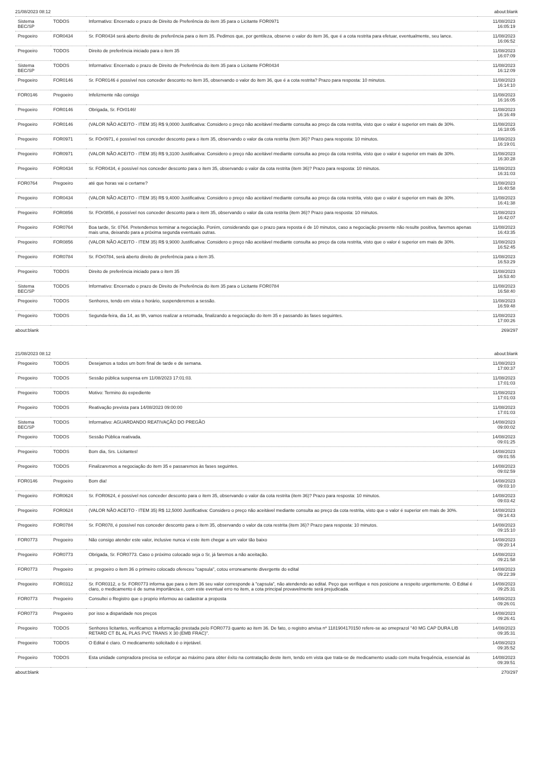21/08/2023 08:12 about:blank
| Sistema BEC/SP | TODOS | Informativo: Encerrado o prazo de Direito de Preferência do item 35 para o Licitante FOR0971 | 11/08/2023 16:05:19 |
| Pregoeiro | FOR0434 | Sr. FOR0434 será aberto direito de preferência para o item 35. Pedimos que, por gentileza, observe o valor do item 36, que é a cota restrita para efetuar, eventualmente, seu lance. | 11/08/2023 16:06:52 |
| Pregoeiro | TODOS | Direito de preferência iniciado para o item 35 | 11/08/2023 16:07:09 |
| Sistema BEC/SP | TODOS | Informativo: Encerrado o prazo de Direito de Preferência do item 35 para o Licitante FOR0434 | 11/08/2023 16:12:09 |
| Pregoeiro | FOR0146 | Sr. FOR0146 é possível nos conceder desconto no item 35, observando o valor do item 36, que é a cota restrita? Prazo para resposta: 10 minutos. | 11/08/2023 16:14:10 |
| FOR0146 | Pregoeiro | Infelizmente não consigo | 11/08/2023 16:16:05 |
| Pregoeiro | FOR0146 | Obrigada, Sr. FOr0146! | 11/08/2023 16:16:49 |
| Pregoeiro | FOR0146 | (VALOR NÃO ACEITO - ITEM 35) R$ 9,0000 Justificativa: Considero o preço não aceitável mediante consulta ao preço da cota restrita, visto que o valor é superior em mais de 30%. | 11/08/2023 16:18:05 |
| Pregoeiro | FOR0971 | Sr. FOr0971, é possível nos conceder desconto para o item 35, observando o valor da cota restrita (item 36)? Prazo para resposta: 10 minutos. | 11/08/2023 16:19:01 |
| Pregoeiro | FOR0971 | (VALOR NÃO ACEITO - ITEM 35) R$ 9,3100 Justificativa: Considero o preço não aceitável mediante consulta ao preço da cota restrita, visto que o valor é superior em mais de 30%. | 11/08/2023 16:30:28 |
| Pregoeiro | FOR0434 | Sr. FOR0434, é possível nos conceder desconto para o item 35, observando o valor da cota restrita (item 36)? Prazo para resposta: 10 minutos. | 11/08/2023 16:31:03 |
| FOR0764 | Pregoeiro | até que horas vai o certame? | 11/08/2023 16:40:58 |
| Pregoeiro | FOR0434 | (VALOR NÃO ACEITO - ITEM 35) R$ 9,4000 Justificativa: Considero o preço não aceitável mediante consulta ao preço da cota restrita, visto que o valor é superior em mais de 30%. | 11/08/2023 16:41:38 |
| Pregoeiro | FOR0856 | Sr. FOr0856, é possível nos conceder desconto para o item 35, observando o valor da cota restrita (item 36)? Prazo para resposta: 10 minutos. | 11/08/2023 16:42:07 |
| Pregoeiro | FOR0764 | Boa tarde, Sr. 0764. Pretendemos terminar a negociação. Porém, considerando que o prazo para reposta é de 10 minutos, caso a negociação presente não resulte positiva, faremos apenas mais uma, deixando para a próxima segunda eventuais outras. | 11/08/2023 16:43:35 |
| Pregoeiro | FOR0856 | (VALOR NÃO ACEITO - ITEM 35) R$ 9,9000 Justificativa: Considero o preço não aceitável mediante consulta ao preço da cota restrita, visto que o valor é superior em mais de 30%. | 11/08/2023 16:52:45 |
| Pregoeiro | FOR0784 | Sr. FOr0784, será aberto direito de preferência para o item 35. | 11/08/2023 16:53:29 |
| Pregoeiro | TODOS | Direito de preferência iniciado para o item 35 | 11/08/2023 16:53:40 |
| Sistema BEC/SP | TODOS | Informativo: Encerrado o prazo de Direito de Preferência do item 35 para o Licitante FOR0784 | 11/08/2023 16:58:40 |
| Pregoeiro | TODOS | Senhores, tendo em vista o horário, suspenderemos a sessão. | 11/08/2023 16:59:48 |
| Pregoeiro | TODOS | Segunda-feira, dia 14, as 9h, vamos realizar a retomada, finalizando a negociação do item 35 e passando às fases seguintes. | 11/08/2023 17:00:26 |
about:blank 269/297
21/08/2023 08:12 about:blank
| Pregoeiro | TODOS | Desejamos a todos um bom final de tarde e de semana. | 11/08/2023 17:00:37 |
| Pregoeiro | TODOS | Sessão pública suspensa em 11/08/2023 17:01:03. | 11/08/2023 17:01:03 |
| Pregoeiro | TODOS | Motivo: Termino do expediente | 11/08/2023 17:01:03 |
| Pregoeiro | TODOS | Reativação prevista para 14/08/2023 09:00:00 | 11/08/2023 17:01:03 |
| Sistema BEC/SP | TODOS | Informativo: AGUARDANDO REATIVAÇÃO DO PREGÃO | 14/08/2023 09:00:02 |
| Pregoeiro | TODOS | Sessão Pública reativada. | 14/08/2023 09:01:25 |
| Pregoeiro | TODOS | Bom dia, Srs. Licitantes! | 14/08/2023 09:01:55 |
| Pregoeiro | TODOS | Finalizaremos a negociação do item 35 e passaremos às fases seguintes. | 14/08/2023 09:02:59 |
| FOR0146 | Pregoeiro | Bom dia! | 14/08/2023 09:03:10 |
| Pregoeiro | FOR0624 | Sr. FOR0624, é possível nos conceder desconto para o item 35, observando o valor da cota restrita (item 36)? Prazo para resposta: 10 minutos. | 14/08/2023 09:03:42 |
| Pregoeiro | FOR0624 | (VALOR NÃO ACEITO - ITEM 35) R$ 12,5000 Justificativa: Considero o preço não aceitável mediante consulta ao preço da cota restrita, visto que o valor é superior em mais de 30%. | 14/08/2023 09:14:43 |
| Pregoeiro | FOR0784 | Sr. FOR078, é possível nos conceder desconto para o item 35, observando o valor da cota restrita (item 36)? Prazo para resposta: 10 minutos. | 14/08/2023 09:15:10 |
| FOR0773 | Pregoeiro | Não consigo atender este valor, inclusive nunca vi este item chegar a um valor tão baixo | 14/08/2023 09:20:14 |
| Pregoeiro | FOR0773 | Obrigada, Sr. FOR0773. Caso o próximo colocado seja o Sr, já faremos a não aceitação. | 14/08/2023 09:21:58 |
| FOR0773 | Pregoeiro | sr. pregoeiro o item 36 o primeiro colocado ofereceu "capsula", cotou erroneamente divergente do edital | 14/08/2023 09:22:39 |
| Pregoeiro | FOR0312 | Sr. FOR0312, o Sr. FOR0773 informa que para o item 36 seu valor corresponde à "capsula", não atendendo ao edital. Peço que verifique e nos posicione a respeito urgentemente. O Edital é claro, o medicamento é de suma importância e, com este eventual erro no item, a cota principal provavelmente será prejudicada. | 14/08/2023 09:25:31 |
| FOR0773 | Pregoeiro | Consultei o Registro que o proprio informou ao cadastrar a proposta | 14/08/2023 09:26:01 |
| FOR0773 | Pregoeiro | por isso a disparidade nos preços | 14/08/2023 09:26:41 |
| Pregoeiro | TODOS | Senhores licitantes, verificamos a informação prestada pelo FOR0773 quanto ao item 36. De fato, o registro anvisa nº 1181904170150 refere-se ao omeprazol "40 MG CAP DURA LIB RETARD CT BL AL PLAS PVC TRANS X 30 (EMB FRAC)". | 14/08/2023 09:35:31 |
| Pregoeiro | TODOS | O Edital é claro. O medicamento solicitado é o injetável. | 14/08/2023 09:35:52 |
| Pregoeiro | TODOS | Esta unidade compradora precisa se esforçar ao máximo para obter êxito na contratação deste item, tendo em vista que trata-se de medicamento usado com muita frequência, essencial às | 14/08/2023 09:39:51 |
about:blank 270/297